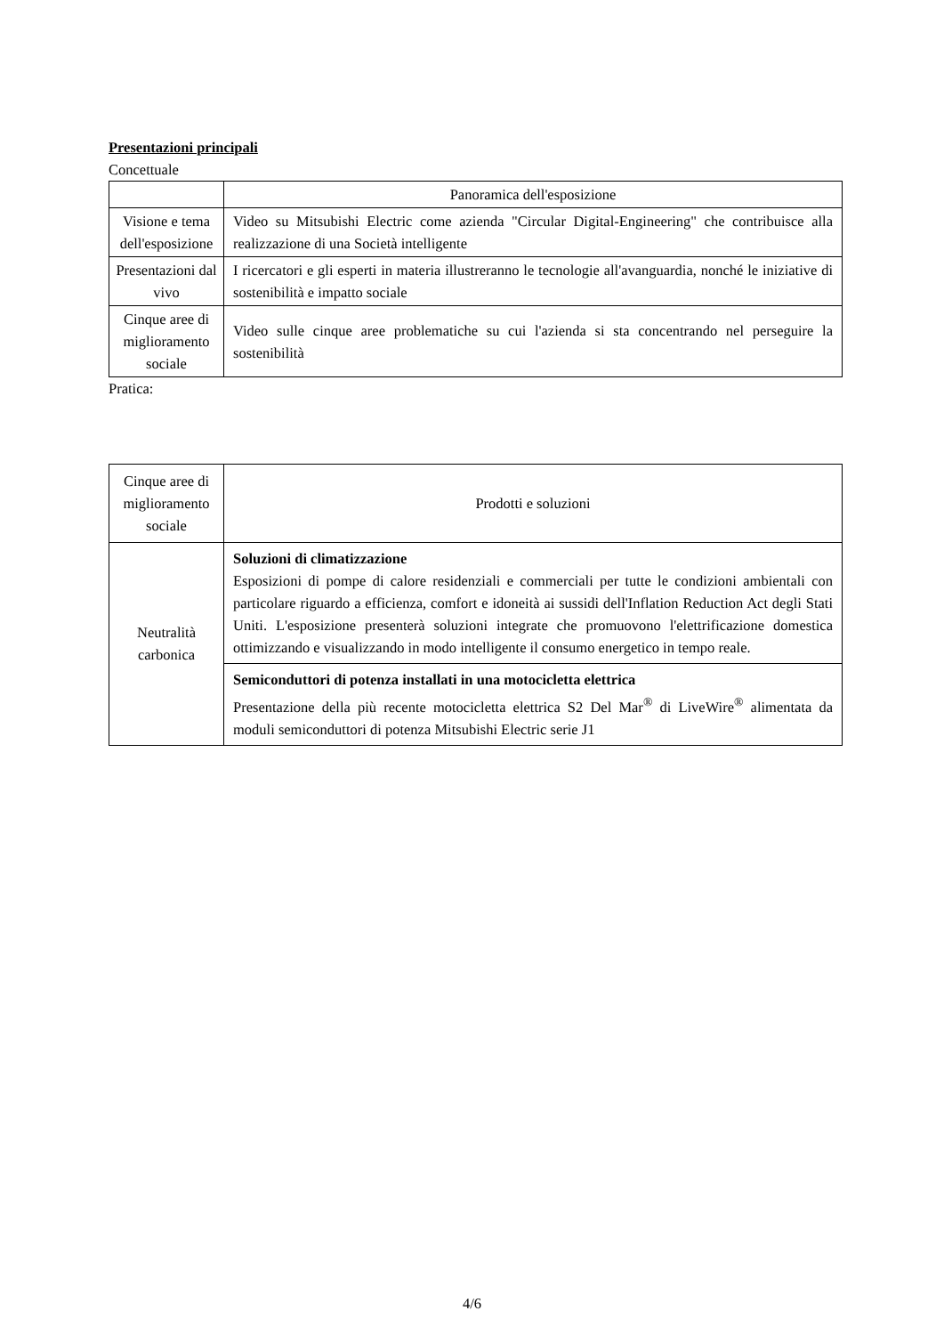Presentazioni principali
Concettuale
| | Panoramica dell'esposizione |
| Visione e tema dell'esposizione | Video su Mitsubishi Electric come azienda "Circular Digital-Engineering" che contribuisce alla realizzazione di una Società intelligente |
| Presentazioni dal vivo | I ricercatori e gli esperti in materia illustreranno le tecnologie all'avanguardia, nonché le iniziative di sostenibilità e impatto sociale |
| Cinque aree di miglioramento sociale | Video sulle cinque aree problematiche su cui l'azienda si sta concentrando nel perseguire la sostenibilità |
Pratica:
| Cinque aree di miglioramento sociale | Prodotti e soluzioni |
| Neutralità carbonica | Soluzioni di climatizzazione Esposizioni di pompe di calore residenziali e commerciali per tutte le condizioni ambientali con particolare riguardo a efficienza, comfort e idoneità ai sussidi dell'Inflation Reduction Act degli Stati Uniti. L'esposizione presenterà soluzioni integrate che promuovono l'elettrificazione domestica ottimizzando e visualizzando in modo intelligente il consumo energetico in tempo reale. |
| | Semiconduttori di potenza installati in una motocicletta elettrica Presentazione della più recente motocicletta elettrica S2 Del Mar<sup>®</sup> di LiveWire<sup>®</sup> alimentata da moduli semiconduttori di potenza Mitsubishi Electric serie J1 |
4/6